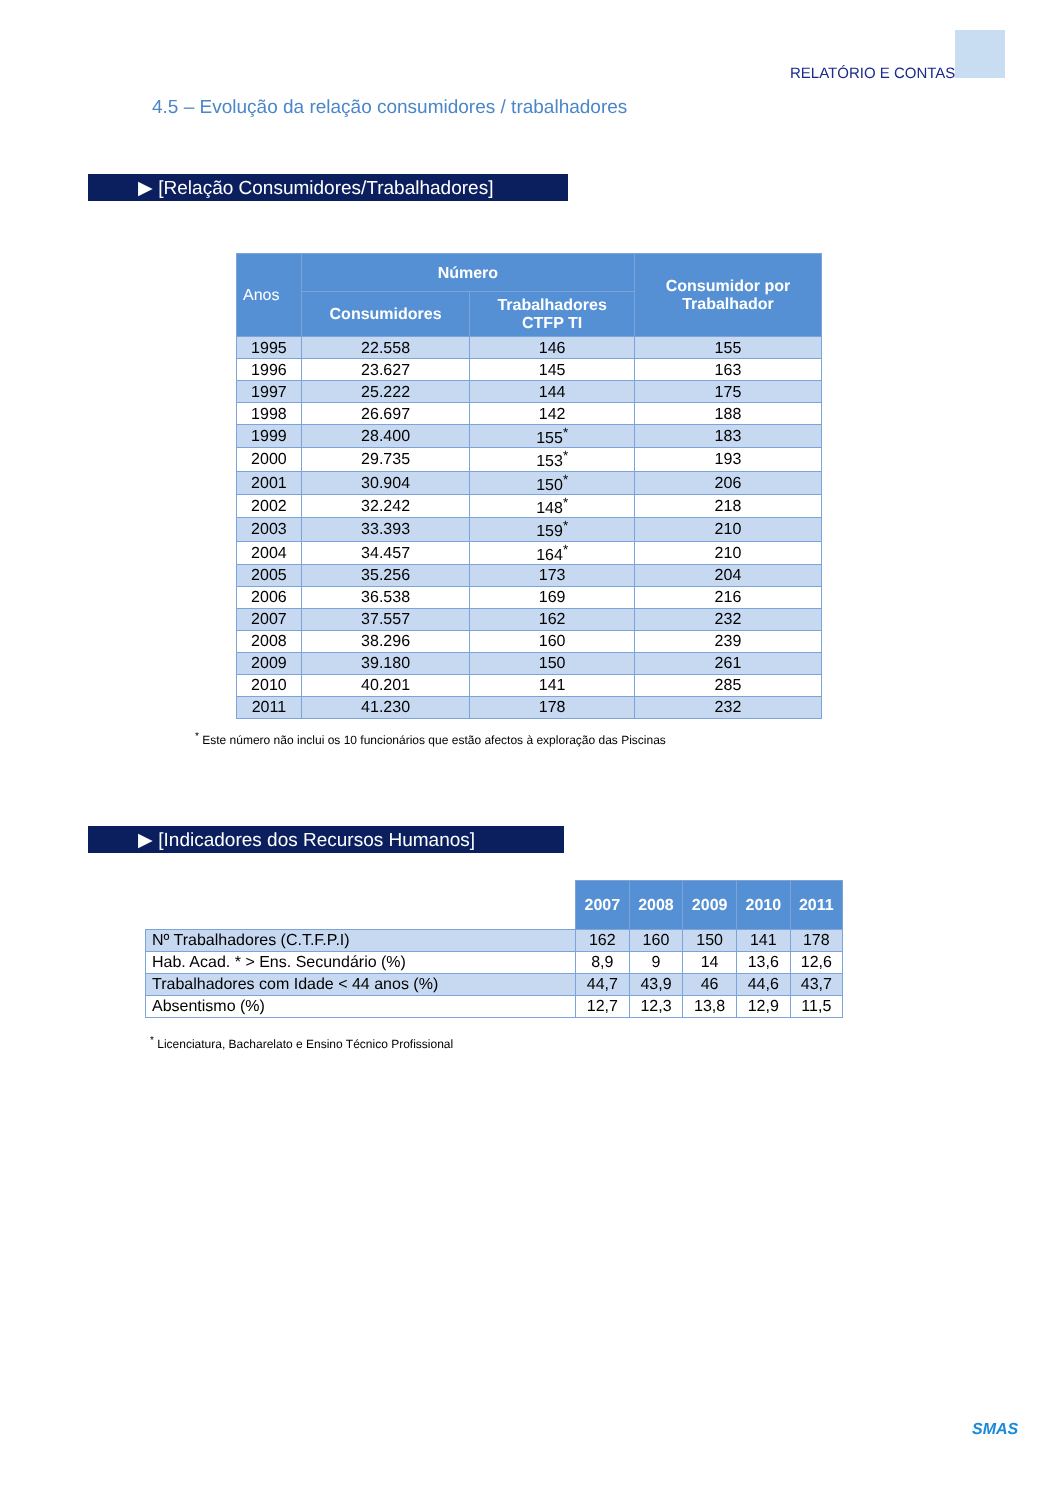RELATÓRIO E CONTAS
4.5 – Evolução da relação consumidores / trabalhadores
▶ [Relação Consumidores/Trabalhadores]
| Anos | Número | | Consumidor por Trabalhador |
| --- | --- | --- | --- |
| | Consumidores | Trabalhadores CTFP TI | |
| 1995 | 22.558 | 146 | 155 |
| 1996 | 23.627 | 145 | 163 |
| 1997 | 25.222 | 144 | 175 |
| 1998 | 26.697 | 142 | 188 |
| 1999 | 28.400 | 155<sup>*</sup> | 183 |
| 2000 | 29.735 | 153<sup>*</sup> | 193 |
| 2001 | 30.904 | 150<sup>*</sup> | 206 |
| 2002 | 32.242 | 148<sup>*</sup> | 218 |
| 2003 | 33.393 | 159<sup>*</sup> | 210 |
| 2004 | 34.457 | 164<sup>*</sup> | 210 |
| 2005 | 35.256 | 173 | 204 |
| 2006 | 36.538 | 169 | 216 |
| 2007 | 37.557 | 162 | 232 |
| 2008 | 38.296 | 160 | 239 |
| 2009 | 39.180 | 150 | 261 |
| 2010 | 40.201 | 141 | 285 |
| 2011 | 41.230 | 178 | 232 |
<sup>*</sup> Este número não inclui os 10 funcionários que estão afectos à exploração das Piscinas
▶ [Indicadores dos Recursos Humanos]
| | 2007 | 2008 | 2009 | 2010 | 2011 |
| Nº Trabalhadores (C.T.F.P.I) | 162 | 160 | 150 | 141 | 178 |
| Hab. Acad. * > Ens. Secundário (%) | 8,9 | 9 | 14 | 13,6 | 12,6 |
| Trabalhadores com Idade < 44 anos (%) | 44,7 | 43,9 | 46 | 44,6 | 43,7 |
| Absentismo (%) | 12,7 | 12,3 | 13,8 | 12,9 | 11,5 |
<sup>*</sup> Licenciatura, Bacharelato e Ensino Técnico Profissional
SMAS